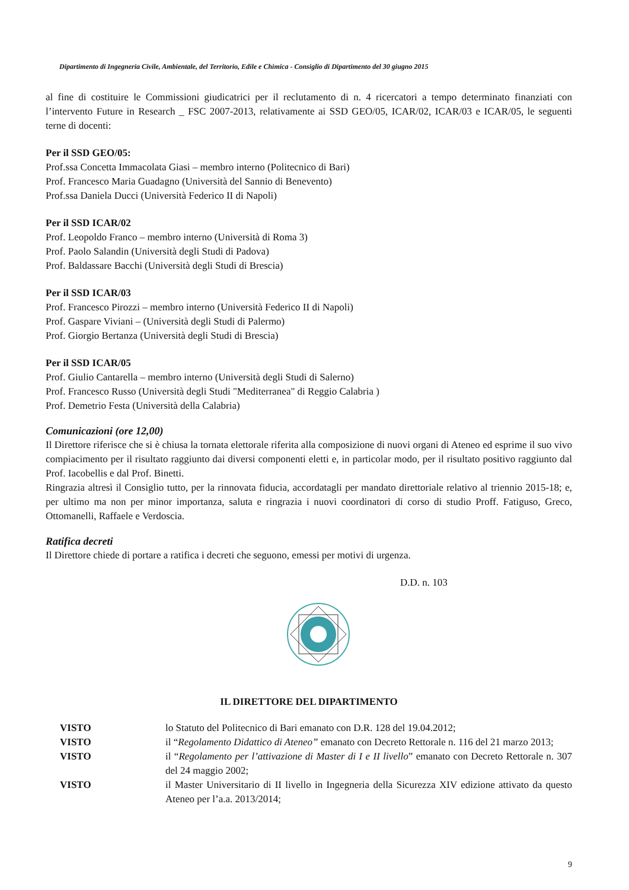Dipartimento di Ingegneria Civile, Ambientale, del Territorio, Edile e Chimica - Consiglio di Dipartimento del 30 giugno 2015
al fine di costituire le Commissioni giudicatrici per il reclutamento di n. 4 ricercatori a tempo determinato finanziati con l’intervento Future in Research _ FSC 2007-2013, relativamente ai SSD GEO/05, ICAR/02, ICAR/03 e ICAR/05, le seguenti terne di docenti:
Per il SSD GEO/05:
Prof.ssa Concetta Immacolata Giasi – membro interno (Politecnico di Bari)
Prof. Francesco Maria Guadagno (Università del Sannio di Benevento)
Prof.ssa Daniela Ducci (Università Federico II di Napoli)
Per il SSD ICAR/02
Prof. Leopoldo Franco – membro interno (Università di Roma 3)
Prof. Paolo Salandin (Università degli Studi di Padova)
Prof. Baldassare Bacchi (Università degli Studi di Brescia)
Per il SSD ICAR/03
Prof. Francesco Pirozzi – membro interno (Università Federico II di Napoli)
Prof. Gaspare Viviani – (Università degli Studi di Palermo)
Prof. Giorgio Bertanza (Università degli Studi di Brescia)
Per il SSD ICAR/05
Prof. Giulio Cantarella – membro interno (Università degli Studi di Salerno)
Prof. Francesco Russo (Università degli Studi "Mediterranea" di Reggio Calabria )
Prof. Demetrio Festa (Università della Calabria)
Comunicazioni (ore 12,00)
Il Direttore riferisce che si è chiusa la tornata elettorale riferita alla composizione di nuovi organi di Ateneo ed esprime il suo vivo compiacimento per il risultato raggiunto dai diversi componenti eletti e, in particolar modo, per il risultato positivo raggiunto dal Prof. Iacobellis e dal Prof. Binetti.
Ringrazia altresì il Consiglio tutto, per la rinnovata fiducia, accordatagli per mandato direttoriale relativo al triennio 2015-18; e, per ultimo ma non per minor importanza, saluta e ringrazia i nuovi coordinatori di corso di studio Proff. Fatiguso, Greco, Ottomanelli, Raffaele e Verdoscia.
Ratifica decreti
Il Direttore chiede di portare a ratifica i decreti che seguono, emessi per motivi di urgenza.
D.D. n. 103
IL DIRETTORE DEL DIPARTIMENTO
VISTO lo Statuto del Politecnico di Bari emanato con D.R. 128 del 19.04.2012;
VISTO il “Regolamento Didattico di Ateneo” emanato con Decreto Rettorale n. 116 del 21 marzo 2013;
VISTO il “Regolamento per l’attivazione di Master di I e II livello” emanato con Decreto Rettorale n. 307 del 24 maggio 2002;
VISTO il Master Universitario di II livello in Ingegneria della Sicurezza XIV edizione attivato da questo Ateneo per l’a.a. 2013/2014;
9